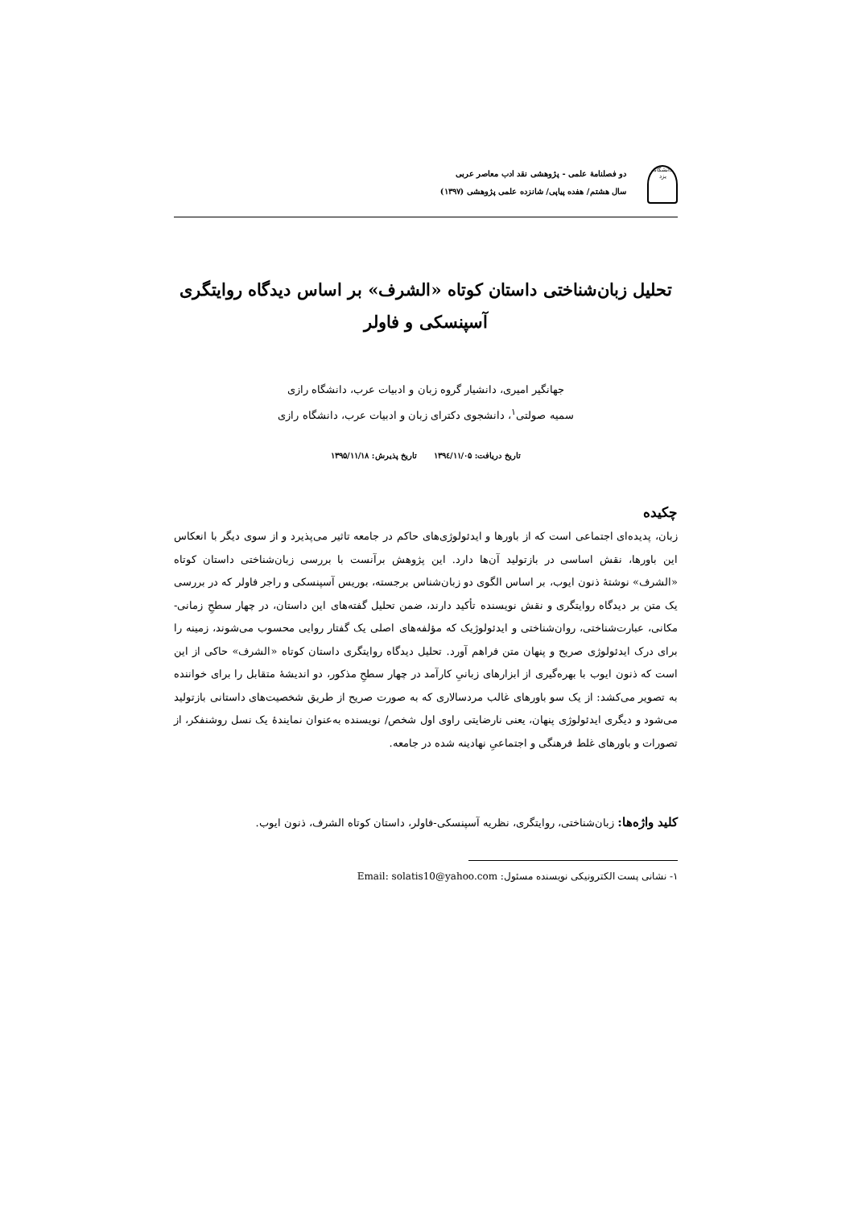دانشگاه یزد
دو فصلنامهٔ علمی - پژوهشی نقد ادب معاصر عربی
سال هشتم/ هفده پیاپی/ شانزده علمی پژوهشی (۱۳۹۷)
تحلیل زبان‌شناختی داستان کوتاه «الشرف» بر اساس دیدگاه روایتگری
آسپنسکی و فاولر
جهانگیر امیری، دانشیار گروه زبان و ادبیات عرب، دانشگاه رازی
سمیه صولتی<sup>۱</sup>، دانشجوی دکترای زبان و ادبیات عرب، دانشگاه رازی
تاریخ دریافت: ۱۳۹٤/۱۱/۰۵ تاریخ پذیرش: ۱۳۹۵/۱۱/۱۸
چکیده
زبان، پدیده‌ای اجتماعی است که از باورها و ایدئولوژی‌های حاکم در جامعه تاثیر می‌پذیرد و از سوی دیگر با انعکاس این باورها، نقش اساسی در بازتولید آن‌ها دارد. این پژوهش برآنست با بررسی زبان‌شناختی داستان کوتاه «الشرف» نوشتهٔ ذنون ایوب، بر اساس الگوی دو زبان‌شناس برجسته، بوریس آسپنسکی و راجر فاولر که در بررسی یک متن بر دیدگاه روایتگری و نقش نویسنده تأکید دارند، ضمن تحلیل گفته‌های این داستان، در چهار سطحِ زمانی- مکانی، عبارت‌شناختی، روان‌شناختی و ایدئولوژیک که مؤلفه‌های اصلی یک گفتار روایی محسوب می‌شوند، زمینه را برای درک ایدئولوژی صریح و پنهان متن فراهم آورد. تحلیل دیدگاه روایتگری داستان کوتاه «الشرف» حاکی از این است که ذنون ایوب با بهره‌گیری از ابزارهای زبانیِ کارآمد در چهار سطحِ مذکور، دو اندیشهٔ متقابل را برای خواننده به تصویر می‌کشد: از یک سو باورهای غالب مردسالاری که به صورت صریح از طریق شخصیت‌های داستانی بازتولید می‌شود و دیگری ایدئولوژی پنهان، یعنی نارضایتی راوی اول شخص/ نویسنده به‌عنوان نمایندهٔ یک نسل روشنفکر، از تصورات و باورهای غلط فرهنگی و اجتماعیِ نهادینه شده در جامعه.
کلید واژه‌ها: زبان‌شناختی، روایتگری، نظریه آسپنسکی-فاولر، داستان کوتاه الشرف، ذنون ایوب.
۱- نشانی پست الکترونیکی نویسنده مسئول: Email: solatis10@yahoo.com